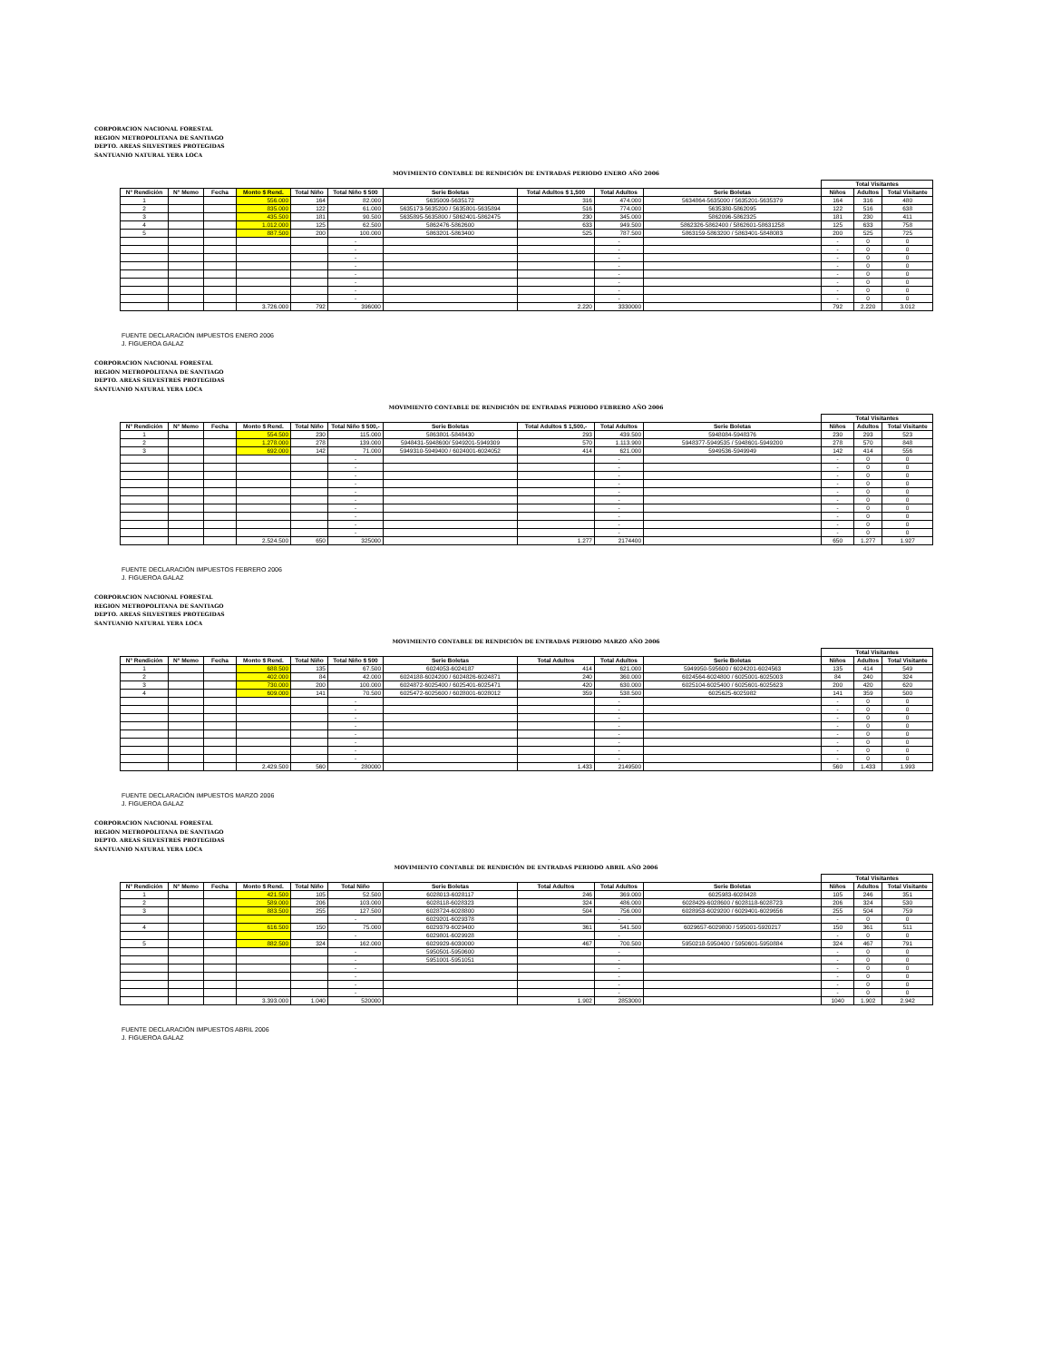CORPORACION NACIONAL FORESTAL
REGION METROPOLITANA DE SANTIAGO
DEPTO. AREAS SILVESTRES PROTEGIDAS
SANTUANIO NATURAL YERA LOCA
MOVIMIENTO CONTABLE DE RENDICIÓN DE ENTRADAS PERIODO ENERO AÑO 2006
| | | | | | | | | | | Total Visitantes | | |
| N° Rendición | N° Memo | Fecha | Monto $ Rend. | Total Niño | Total Niño $ 500 | Serie Boletas | Total Adultos $ 1,500 | Total Adultos | Serie Boletas | Niños | Adultos | Total Visitante |
| 1 | | | 556.000 | 164 | 82.000 | 5635009-5635172 | 316 | 474.000 | 5634864-5635000 / 5635201-5635379 | 164 | 316 | 480 |
| 2 | | | 835.000 | 122 | 61.000 | 5635173-5635200 / 5635801-5635894 | 516 | 774.000 | 5635380-5862095 | 122 | 516 | 638 |
| 3 | | | 435.500 | 181 | 90.500 | 5635895-5635800 / 5862401-5862475 | 230 | 345.000 | 5862096-5862325 | 181 | 230 | 411 |
| 4 | | | 1.012.000 | 125 | 62.500 | 5862476-5862600 | 633 | 949.500 | 5862326-5862400 / 5862601-58631258 | 125 | 633 | 758 |
| 5 | | | 887.500 | 200 | 100.000 | 5863201-5863400 | 525 | 787.500 | 5863159-5863200 / 5863401-5848083 | 200 | 525 | 725 |
| | | | | | - | | | - | | - | 0 | 0 |
| | | | | | - | | | - | | - | 0 | 0 |
| | | | | | - | | | - | | - | 0 | 0 |
| | | | | | - | | | - | | - | 0 | 0 |
| | | | | | - | | | - | | - | 0 | 0 |
| | | | | | - | | | - | | - | 0 | 0 |
| | | | | | - | | | - | | - | 0 | 0 |
| | | | | | - | | | - | | - | 0 | 0 |
| | | | 3.726.000 | 792 | 396000 | | 2.220 | 3330000 | | 792 | 2.220 | 3.012 |
FUENTE DECLARACIÓN IMPUESTOS ENERO 2006
J. FIGUEROA GALAZ
CORPORACION NACIONAL FORESTAL
REGION METROPOLITANA DE SANTIAGO
DEPTO. AREAS SILVESTRES PROTEGIDAS
SANTUANIO NATURAL YERA LOCA
MOVIMIENTO CONTABLE DE RENDICIÓN DE ENTRADAS PERIODO FEBRERO AÑO 2006
| | | | | | | | | | | Total Visitantes | | |
| N° Rendición | N° Memo | Fecha | Monto $ Rend. | Total Niño | Total Niño $ 500,- | Serie Boletas | Total Adultos $ 1,500,- | Total Adultos | Serie Boletas | Niños | Adultos | Total Visitante |
| 1 | | | 554.500 | 230 | 115.000 | 5863801-5848430 | 293 | 439.500 | 5948084-5948376 | 230 | 293 | 523 |
| 2 | | | 1.278.000 | 278 | 139.000 | 5948431-5948600/ 5949201-5949309 | 570 | 1.113.900 | 5948377-5949535 / 5948601-5949200 | 278 | 570 | 848 |
| 3 | | | 692.000 | 142 | 71.000 | 5949310-5949400 / 6024001-6024052 | 414 | 621.000 | 5949536-5949949 | 142 | 414 | 556 |
| | | | | | - | | | - | | - | 0 | 0 |
| | | | | | - | | | - | | - | 0 | 0 |
| | | | | | - | | | - | | - | 0 | 0 |
| | | | | | - | | | - | | - | 0 | 0 |
| | | | | | - | | | - | | - | 0 | 0 |
| | | | | | - | | | - | | - | 0 | 0 |
| | | | | | - | | | - | | - | 0 | 0 |
| | | | | | - | | | - | | - | 0 | 0 |
| | | | | | - | | | - | | - | 0 | 0 |
| | | | | | - | | | - | | - | 0 | 0 |
| | | | 2.524.500 | 650 | 325000 | | 1.277 | 2174400 | | 650 | 1.277 | 1.927 |
FUENTE DECLARACIÓN IMPUESTOS FEBRERO 2006
J. FIGUEROA GALAZ
CORPORACION NACIONAL FORESTAL
REGION METROPOLITANA DE SANTIAGO
DEPTO. AREAS SILVESTRES PROTEGIDAS
SANTUANIO NATURAL YERA LOCA
MOVIMIENTO CONTABLE DE RENDICIÓN DE ENTRADAS PERIODO MARZO AÑO 2006
| | | | | | | | | | | Total Visitantes | | |
| N° Rendición | N° Memo | Fecha | Monto $ Rend. | Total Niño | Total Niño $ 500 | Serie Boletas | Total Adultos | Total Adultos | Serie Boletas | Niños | Adultos | Total Visitante |
| 1 | | | 688.500 | 135 | 67.500 | 6024053-6024187 | 414 | 621.000 | 5949950-595600 / 6024201-6024563 | 135 | 414 | 549 |
| 2 | | | 402.000 | 84 | 42.000 | 6024188-6024200 / 6024826-6024871 | 240 | 360.000 | 6024564-6024800 / 6025001-6025003 | 84 | 240 | 324 |
| 3 | | | 730.000 | 200 | 100.000 | 6024872-6025400 / 6025401-6025471 | 420 | 630.000 | 6025104-6025400 / 6025601-6025623 | 200 | 420 | 620 |
| 4 | | | 609.000 | 141 | 70.500 | 6025472-6025600 / 6028001-6028012 | 359 | 538.500 | 6025625-6025982 | 141 | 359 | 500 |
| | | | | | - | | | - | | - | 0 | 0 |
| | | | | | - | | | - | | - | 0 | 0 |
| | | | | | - | | | - | | - | 0 | 0 |
| | | | | | - | | | - | | - | 0 | 0 |
| | | | | | - | | | - | | - | 0 | 0 |
| | | | | | - | | | - | | - | 0 | 0 |
| | | | | | - | | | - | | - | 0 | 0 |
| | | | | | - | | | - | | - | 0 | 0 |
| | | | 2.429.500 | 560 | 280000 | | 1.433 | 2149500 | | 560 | 1.433 | 1.993 |
FUENTE DECLARACIÓN IMPUESTOS MARZO 2006
J. FIGUEROA GALAZ
CORPORACION NACIONAL FORESTAL
REGION METROPOLITANA DE SANTIAGO
DEPTO. AREAS SILVESTRES PROTEGIDAS
SANTUANIO NATURAL YERA LOCA
MOVIMIENTO CONTABLE DE RENDICIÓN DE ENTRADAS PERIODO ABRIL AÑO 2006
| | | | | | | | | | | Total Visitantes | | |
| N° Rendición | N° Memo | Fecha | Monto $ Rend. | Total Niño | Total Niño | Serie Boletas | Total Adultos | Total Adultos | Serie Boletas | Niños | Adultos | Total Visitante |
| 1 | | | 421.500 | 105 | 52.500 | 6028013-6028117 | 246 | 369.000 | 6025983-6028428 | 105 | 246 | 351 |
| 2 | | | 589.000 | 206 | 103.000 | 6028118-6028323 | 324 | 486.000 | 6028429-6028600 / 6028118-6028723 | 206 | 324 | 530 |
| 3 | | | 883.500 | 255 | 127.500 | 6028724-6028800 | 504 | 756.000 | 6028953-6029200 / 6029401-6029656 | 255 | 504 | 759 |
| | | | | | - | 6029201-6029378 | | - | | - | 0 | 0 |
| 4 | | | 616.500 | 150 | 75.000 | 6029379-6029400 | 361 | 541.500 | 6029657-6029800 / 595001-5920217 | 150 | 361 | 511 |
| | | | | | - | 6029801-6029928 | | - | | - | 0 | 0 |
| 5 | | | 882.500 | 324 | 162.000 | 6029929-6030000 | 467 | 700.500 | 5950218-5950400 / 5950601-5950884 | 324 | 467 | 791 |
| | | | | | - | 5950501-5950600 | | - | | - | 0 | 0 |
| | | | | | - | 5951001-5951051 | | - | | - | 0 | 0 |
| | | | | | - | | | - | | - | 0 | 0 |
| | | | | | - | | | - | | - | 0 | 0 |
| | | | | | - | | | - | | - | 0 | 0 |
| | | | | | - | | | - | | - | 0 | 0 |
| | | | 3.393.000 | 1.040 | 520000 | | 1.902 | 2853000 | | 1040 | 1.902 | 2.942 |
FUENTE DECLARACIÓN IMPUESTOS ABRIL 2006
J. FIGUEROA GALAZ